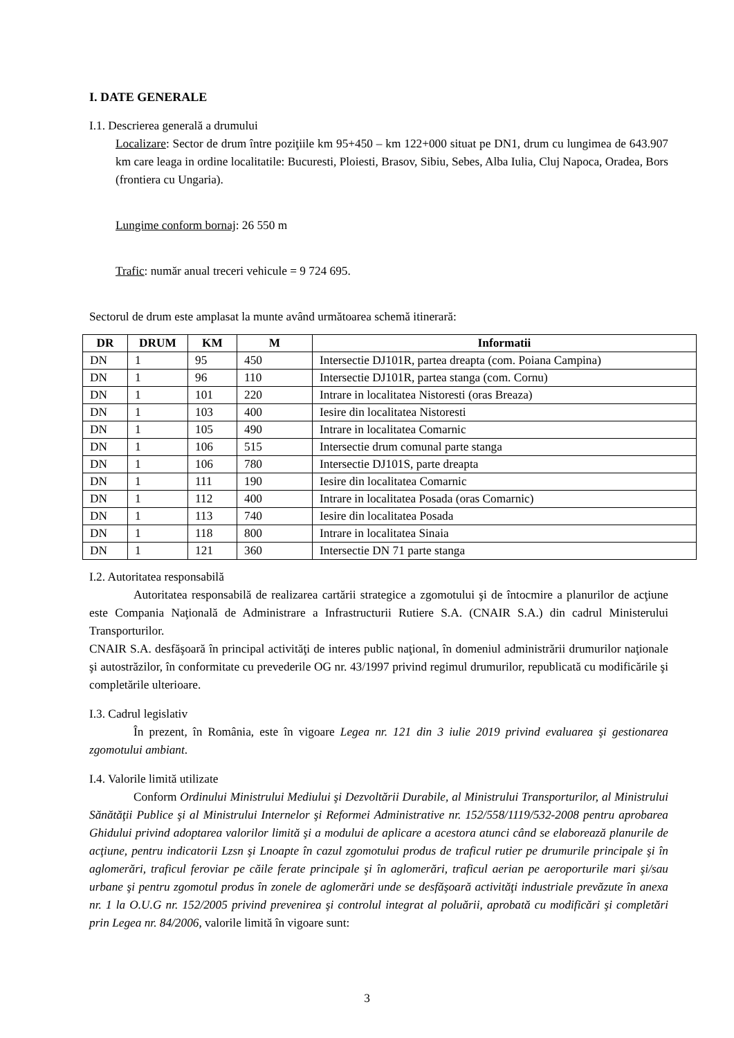I. DATE GENERALE
I.1. Descrierea generală a drumului
Localizare: Sector de drum între poziţiile km 95+450 – km 122+000 situat pe DN1, drum cu lungimea de 643.907 km care leaga in ordine localitatile: Bucuresti, Ploiesti, Brasov, Sibiu, Sebes, Alba Iulia, Cluj Napoca, Oradea, Bors (frontiera cu Ungaria).
Lungime conform bornaj: 26 550 m
Trafic: număr anual treceri vehicule = 9 724 695.
Sectorul de drum este amplasat la munte având următoarea schemă itinerară:
| DR | DRUM | KM | M | Informatii |
| --- | --- | --- | --- | --- |
| DN | 1 | 95 | 450 | Intersectie DJ101R, partea dreapta (com. Poiana Campina) |
| DN | 1 | 96 | 110 | Intersectie DJ101R, partea stanga (com. Cornu) |
| DN | 1 | 101 | 220 | Intrare in localitatea Nistoresti (oras Breaza) |
| DN | 1 | 103 | 400 | Iesire din localitatea Nistoresti |
| DN | 1 | 105 | 490 | Intrare in localitatea Comarnic |
| DN | 1 | 106 | 515 | Intersectie drum comunal parte stanga |
| DN | 1 | 106 | 780 | Intersectie DJ101S, parte dreapta |
| DN | 1 | 111 | 190 | Iesire din localitatea Comarnic |
| DN | 1 | 112 | 400 | Intrare in localitatea Posada (oras Comarnic) |
| DN | 1 | 113 | 740 | Iesire din localitatea Posada |
| DN | 1 | 118 | 800 | Intrare in localitatea Sinaia |
| DN | 1 | 121 | 360 | Intersectie DN 71 parte stanga |
I.2. Autoritatea responsabilă
Autoritatea responsabilă de realizarea cartării strategice a zgomotului şi de întocmire a planurilor de acţiune este Compania Naţională de Administrare a Infrastructurii Rutiere S.A. (CNAIR S.A.) din cadrul Ministerului Transporturilor.
CNAIR S.A. desfăşoară în principal activităţi de interes public naţional, în domeniul administrării drumurilor naţionale şi autostrăzilor, în conformitate cu prevederile OG nr. 43/1997 privind regimul drumurilor, republicată cu modificările şi completările ulterioare.
I.3. Cadrul legislativ
În prezent, în România, este în vigoare Legea nr. 121 din 3 iulie 2019 privind evaluarea şi gestionarea zgomotului ambiant.
I.4. Valorile limită utilizate
Conform Ordinului Ministrului Mediului şi Dezvoltării Durabile, al Ministrului Transporturilor, al Ministrului Sănătăţii Publice şi al Ministrului Internelor şi Reformei Administrative nr. 152/558/1119/532-2008 pentru aprobarea Ghidului privind adoptarea valorilor limită şi a modului de aplicare a acestora atunci când se elaborează planurile de acţiune, pentru indicatorii Lzsn şi Lnoapte în cazul zgomotului produs de traficul rutier pe drumurile principale şi în aglomerări, traficul feroviar pe căile ferate principale şi în aglomerări, traficul aerian pe aeroporturile mari şi/sau urbane şi pentru zgomotul produs în zonele de aglomerări unde se desfăşoară activităţi industriale prevăzute în anexa nr. 1 la O.U.G nr. 152/2005 privind prevenirea şi controlul integrat al poluării, aprobată cu modificări şi completări prin Legea nr. 84/2006, valorile limită în vigoare sunt:
3